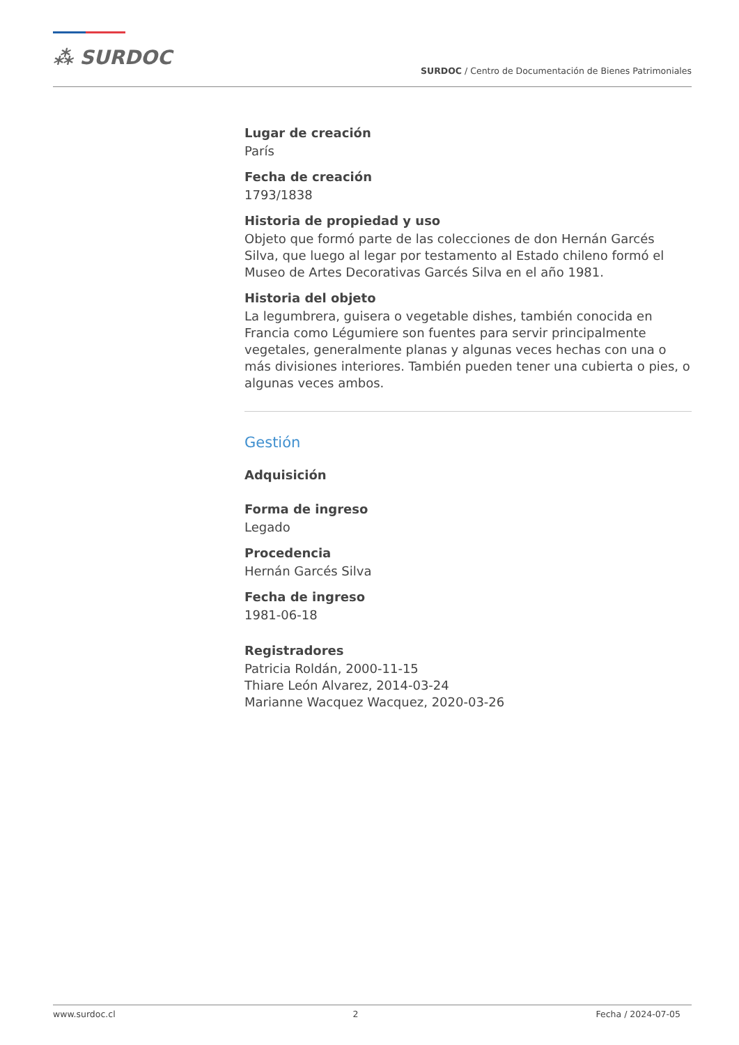⁂ SURDOC
SURDOC / Centro de Documentación de Bienes Patrimoniales
Lugar de creación
París
Fecha de creación
1793/1838
Historia de propiedad y uso
Objeto que formó parte de las colecciones de don Hernán Garcés Silva, que luego al legar por testamento al Estado chileno formó el Museo de Artes Decorativas Garcés Silva en el año 1981.
Historia del objeto
La legumbrera, guisera o vegetable dishes, también conocida en Francia como Légumiere son fuentes para servir principalmente vegetales, generalmente planas y algunas veces hechas con una o más divisiones interiores. También pueden tener una cubierta o pies, o algunas veces ambos.
Gestión
Adquisición
Forma de ingreso
Legado
Procedencia
Hernán Garcés Silva
Fecha de ingreso
1981-06-18
Registradores
Patricia Roldán, 2000-11-15
Thiare León Alvarez, 2014-03-24
Marianne Wacquez Wacquez, 2020-03-26
www.surdoc.cl 2 Fecha / 2024-07-05